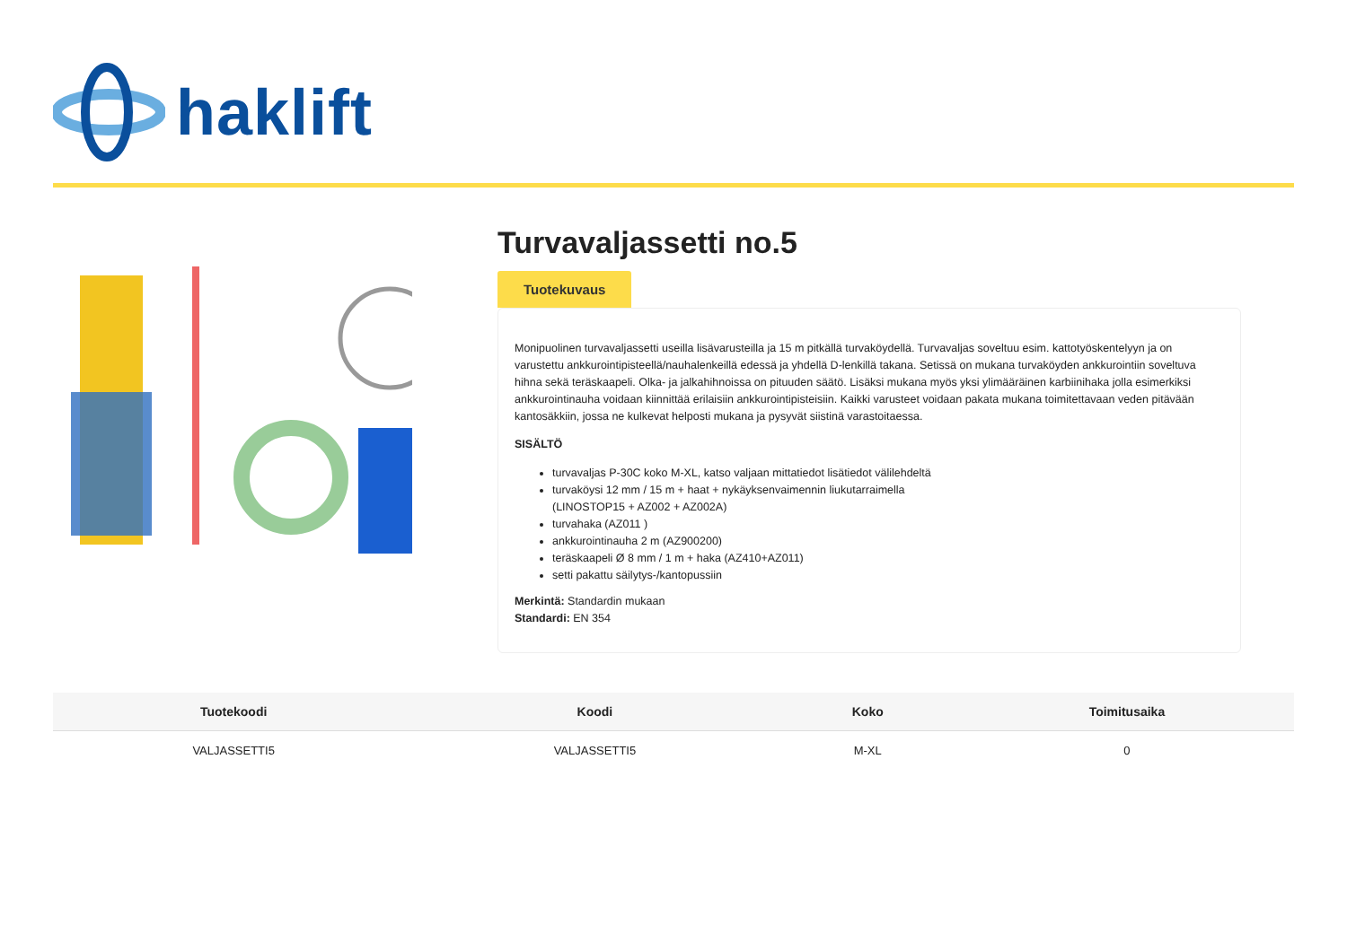haklift
Turvavaljassetti no.5
Tuotekuvaus
Monipuolinen turvavaljassetti useilla lisävarusteilla ja 15 m pitkällä turvaköydellä. Turvavaljas soveltuu esim. kattotyöskentelyyn ja on varustettu ankkurointipisteellä/nauhalenkeillä edessä ja yhdellä D-lenkillä takana. Setissä on mukana turvaköyden ankkurointiin soveltuva hihna sekä teräskaapeli. Olka- ja jalkahihnoissa on pituuden säätö. Lisäksi mukana myös yksi ylimääräinen karbiinihaka jolla esimerkiksi ankkurointinauha voidaan kiinnittää erilaisiin ankkurointipisteisiin. Kaikki varusteet voidaan pakata mukana toimitettavaan veden pitävään kantosäkkiin, jossa ne kulkevat helposti mukana ja pysyvät siistinä varastoitaessa.
SISÄLTÖ
turvavaljas P-30C koko M-XL, katso valjaan mittatiedot lisätiedot välilehdeltä
turvaköysi 12 mm / 15 m + haat + nykäyksenvaimennin liukutarraimella
(LINOSTOP15 + AZ002 + AZ002A)
turvahaka (AZ011 )
ankkurointinauha 2 m (AZ900200)
teräskaapeli Ø 8 mm / 1 m + haka (AZ410+AZ011)
setti pakattu säilytys-/kantopussiin
Merkintä: Standardin mukaan
Standardi: EN 354
| Tuotekoodi | Koodi | Koko | Toimitusaika |
| --- | --- | --- | --- |
| VALJASSETTI5 | VALJASSETTI5 | M-XL | 0 |